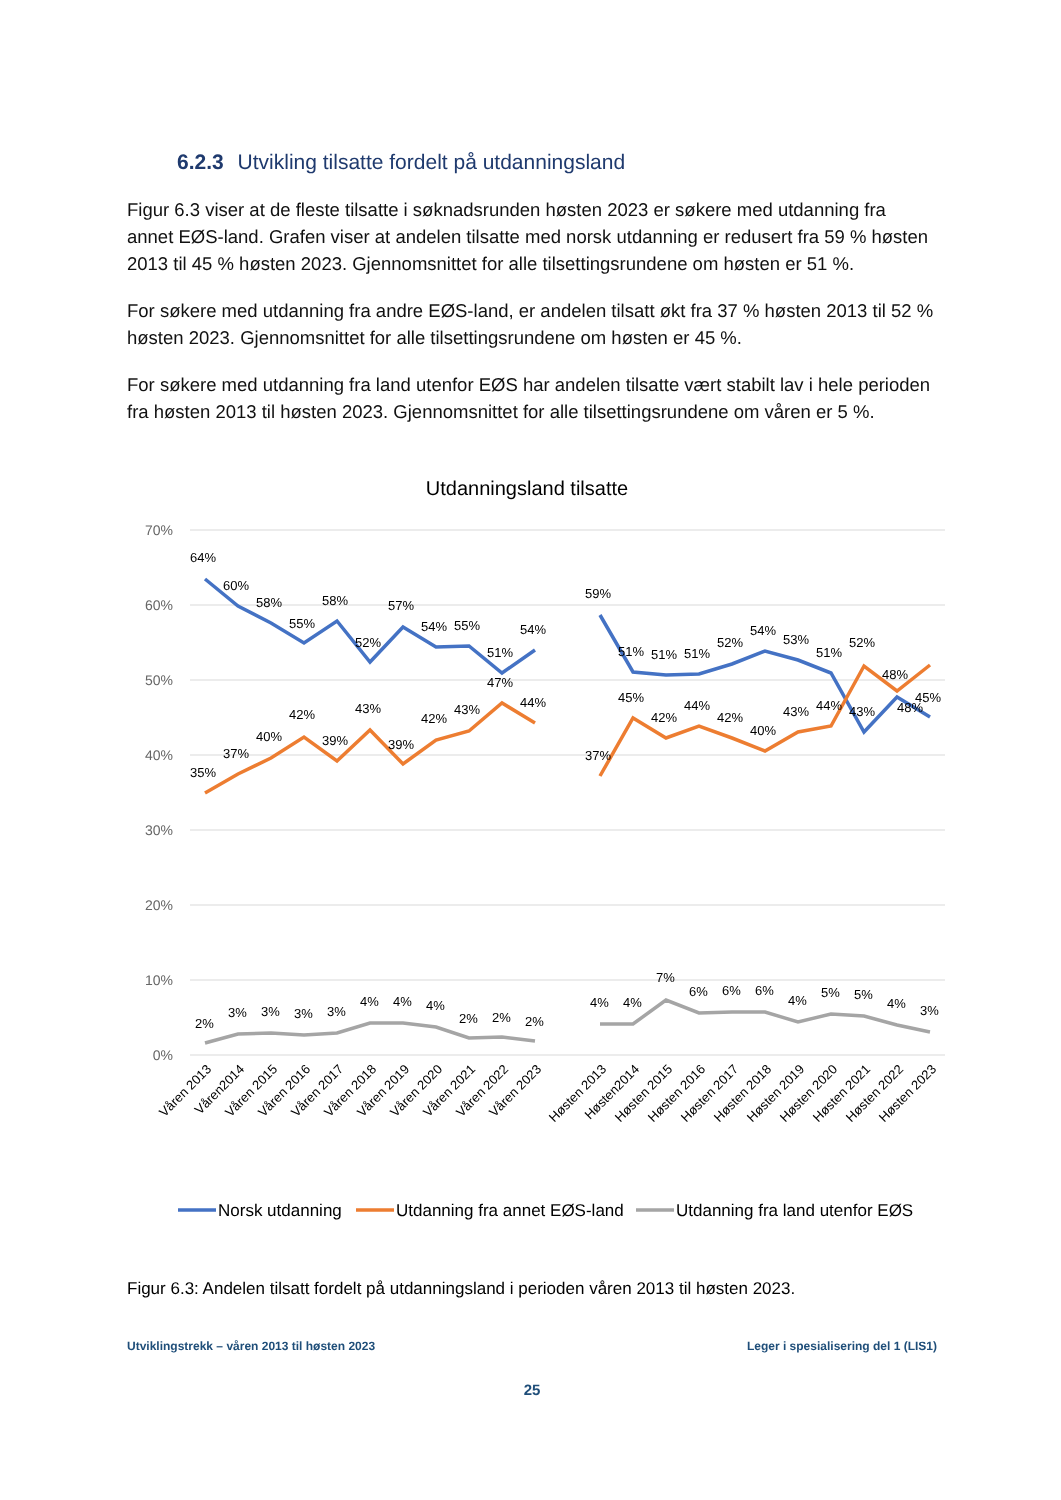6.2.3 Utvikling tilsatte fordelt på utdanningsland
Figur 6.3 viser at de fleste tilsatte i søknadsrunden høsten 2023 er søkere med utdanning fra annet EØS-land. Grafen viser at andelen tilsatte med norsk utdanning er redusert fra 59 % høsten 2013 til 45 % høsten 2023. Gjennomsnittet for alle tilsettingsrundene om høsten er 51 %.
For søkere med utdanning fra andre EØS-land, er andelen tilsatt økt fra 37 % høsten 2013 til 52 % høsten 2023. Gjennomsnittet for alle tilsettingsrundene om høsten er 45 %.
For søkere med utdanning fra land utenfor EØS har andelen tilsatte vært stabilt lav i hele perioden fra høsten 2013 til høsten 2023. Gjennomsnittet for alle tilsettingsrundene om våren er 5 %.
Utdanningsland tilsatte
70%
60%
50%
40%
30%
20%
10%
0%
64%
60%
58%
55%
58%
52%
57%
54%
55%
51%
54%
59%
51%
51%
51%
52%
54%
53%
51%
52%
48%
45%
35%
37%
40%
42%
39%
43%
39%
42%
43%
47%
44%
37%
45%
42%
44%
42%
40%
43%
44%
43%
48%
2%
3%
3%
3%
3%
4%
4%
4%
2%
2%
2%
4%
4%
7%
6%
6%
6%
4%
5%
5%
4%
3%
Våren 2013
Våren2014
Våren 2015
Våren 2016
Våren 2017
Våren 2018
Våren 2019
Våren 2020
Våren 2021
Våren 2022
Våren 2023
Høsten 2013
Høsten2014
Høsten 2015
Høsten 2016
Høsten 2017
Høsten 2018
Høsten 2019
Høsten 2020
Høsten 2021
Høsten 2022
Høsten 2023
Norsk utdanning
Utdanning fra annet EØS-land
Utdanning fra land utenfor EØS
Figur 6.3: Andelen tilsatt fordelt på utdanningsland i perioden våren 2013 til høsten 2023.
Utviklingstrekk – våren 2013 til høsten 2023 Leger i spesialisering del 1 (LIS1)
25